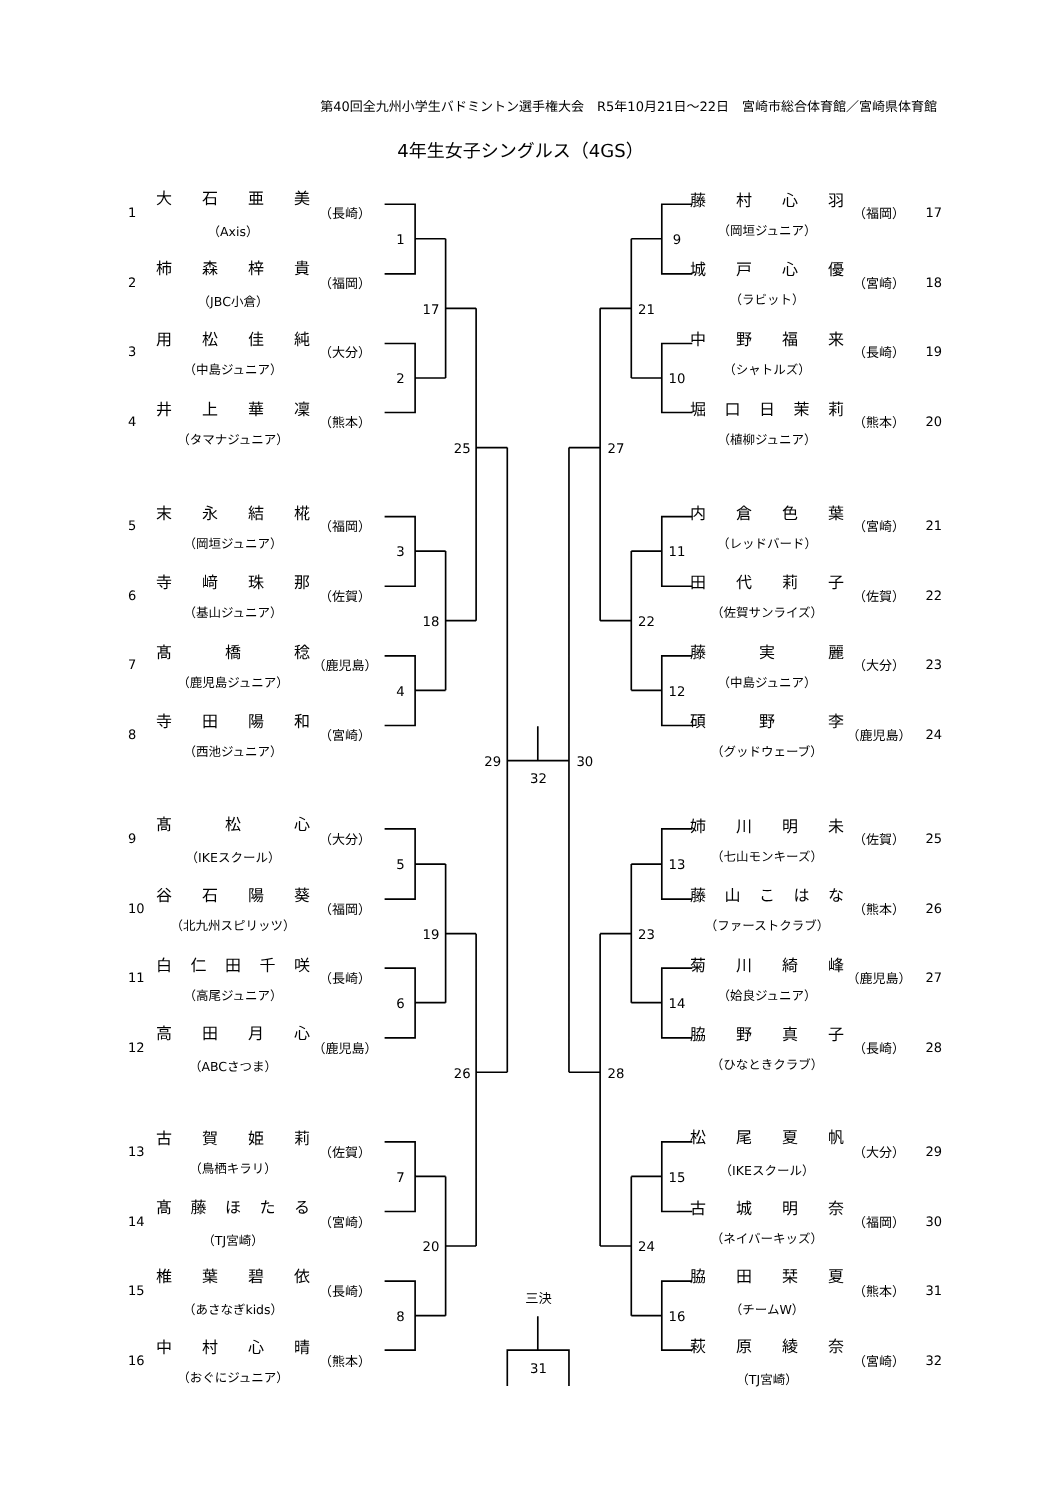第40回全九州小学生バドミントン選手権大会　R5年10月21日～22日　宮崎市総合体育館／宮崎県体育館
4年生女子シングルス（4GS）
| 1 | 大 石 亜 美 （Axis） | （長崎） | | 藤 村 心 羽 （岡垣ジュニア） | （福岡） | 17 |
| 2 | 柿 森 梓 貴 （JBC小倉） | （福岡） | | 城 戸 心 優 （ラビット） | （宮崎） | 18 |
| 3 | 用 松 佳 純 （中島ジュニア） | （大分） | | 中 野 福 来 （シャトルズ） | （長崎） | 19 |
| 4 | 井 上 華 凜 （タマナジュニア） | （熊本） | | 堀 口 日 茉 莉 （植柳ジュニア） | （熊本） | 20 |
| 5 | 末 永 結 椛 （岡垣ジュニア） | （福岡） | | 内 倉 色 葉 （レッドバード） | （宮崎） | 21 |
| 6 | 寺 﨑 珠 那 （基山ジュニア） | （佐賀） | | 田 代 莉 子 （佐賀サンライズ） | （佐賀） | 22 |
| 7 | 髙 橋 稔 （鹿児島ジュニア） | （鹿児島） | | 藤 実 麗 （中島ジュニア） | （大分） | 23 |
| 8 | 寺 田 陽 和 （西池ジュニア） | （宮崎） | | 碩 野 李 （グッドウェーブ） | （鹿児島） | 24 |
| 9 | 髙 松 心 （IKEスクール） | （大分） | | 姉 川 明 未 （七山モンキーズ） | （佐賀） | 25 |
| 10 | 谷 石 陽 葵 （北九州スピリッツ） | （福岡） | | 藤 山 こ は な （ファーストクラブ） | （熊本） | 26 |
| 11 | 白 仁 田 千 咲 （高尾ジュニア） | （長崎） | | 菊 川 綺 峰 （姶良ジュニア） | （鹿児島） | 27 |
| 12 | 高 田 月 心 （ABCさつま） | （鹿児島） | | 脇 野 真 子 （ひなときクラブ） | （長崎） | 28 |
| 13 | 古 賀 姫 莉 （鳥栖キラリ） | （佐賀） | | 松 尾 夏 帆 （IKEスクール） | （大分） | 29 |
| 14 | 髙 藤 ほ た る （TJ宮崎） | （宮崎） | | 古 城 明 奈 （ネイバーキッズ） | （福岡） | 30 |
| 15 | 椎 葉 碧 依 （あさなぎkids） | （長崎） | | 脇 田 栞 夏 （チームW） | （熊本） | 31 |
| 16 | 中 村 心 晴 （おぐにジュニア） | （熊本） | | 萩 原 綾 奈 （TJ宮崎） | （宮崎） | 32 |
1
2
3
4
5
6
7
8
17
18
19
20
25
26
29
9
10
11
12
13
14
15
16
21
22
23
24
27
28
30
32
三決
31